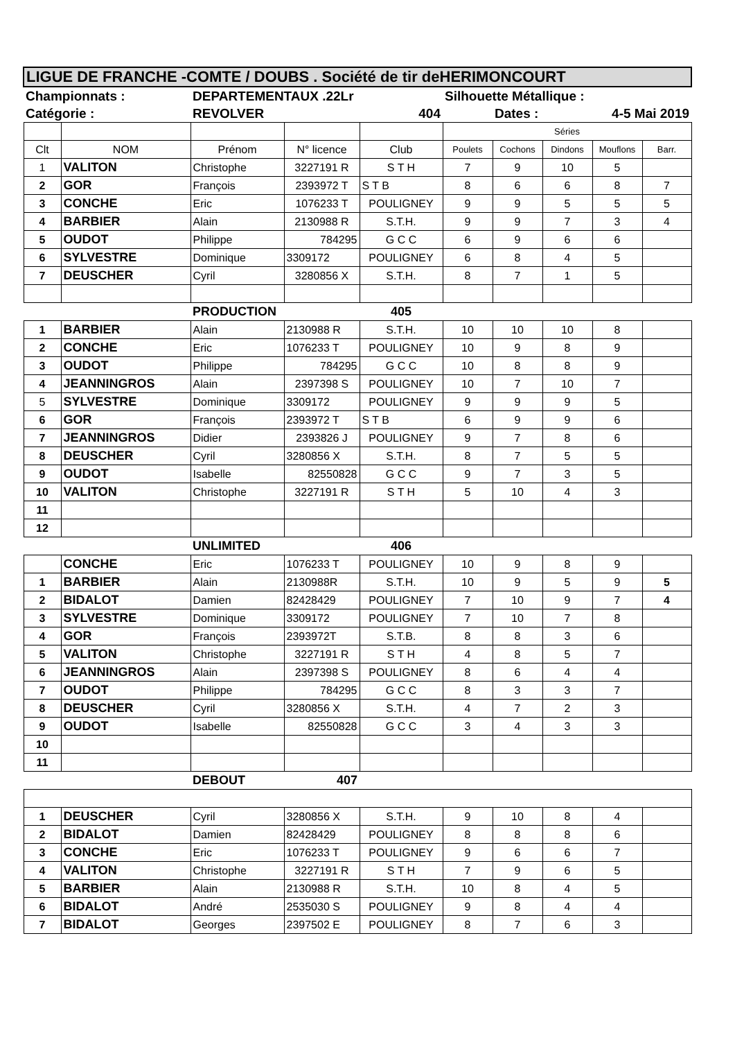| LIGUE DE FRANCHE -COMTE / DOUBS . Société de tir deHERIMONCOURT | | | | | | | | | |
| Championnats : | | DEPARTEMENTAUX .22Lr | | | Silhouette Métallique : | | | | |
| Catégorie : | | REVOLVER | | 404 | | Dates : | 4-5 Mai 2019 | | |
| | | | | | Séries | | | | |
| Clt | NOM | Prénom | N° licence | Club | Poulets | Cochons | Dindons | Mouflons | Barr. |
| 1 | VALITON | Christophe | 3227191 R | S T H | 7 | 9 | 10 | 5 | |
| 2 | GOR | François | 2393972 T | S T B | 8 | 6 | 6 | 8 | 7 |
| 3 | CONCHE | Eric | 1076233 T | POULIGNEY | 9 | 9 | 5 | 5 | 5 |
| 4 | BARBIER | Alain | 2130988 R | S.T.H. | 9 | 9 | 7 | 3 | 4 |
| 5 | OUDOT | Philippe | 784295 | G C C | 6 | 9 | 6 | 6 | |
| 6 | SYLVESTRE | Dominique | 3309172 | POULIGNEY | 6 | 8 | 4 | 5 | |
| 7 | DEUSCHER | Cyril | 3280856 X | S.T.H. | 8 | 7 | 1 | 5 | |
| | | PRODUCTION | | 405 | | | | | |
| 1 | BARBIER | Alain | 2130988 R | S.T.H. | 10 | 10 | 10 | 8 | |
| 2 | CONCHE | Eric | 1076233 T | POULIGNEY | 10 | 9 | 8 | 9 | |
| 3 | OUDOT | Philippe | 784295 | G C C | 10 | 8 | 8 | 9 | |
| 4 | JEANNINGROS | Alain | 2397398 S | POULIGNEY | 10 | 7 | 10 | 7 | |
| 5 | SYLVESTRE | Dominique | 3309172 | POULIGNEY | 9 | 9 | 9 | 5 | |
| 6 | GOR | François | 2393972 T | S T B | 6 | 9 | 9 | 6 | |
| 7 | JEANNINGROS | Didier | 2393826 J | POULIGNEY | 9 | 7 | 8 | 6 | |
| 8 | DEUSCHER | Cyril | 3280856 X | S.T.H. | 8 | 7 | 5 | 5 | |
| 9 | OUDOT | Isabelle | 82550828 | G C C | 9 | 7 | 3 | 5 | |
| 10 | VALITON | Christophe | 3227191 R | S T H | 5 | 10 | 4 | 3 | |
| 11 | | | | | | | | | |
| 12 | | | | | | | | | |
| | | UNLIMITED | | 406 | | | | | |
| | CONCHE | Eric | 1076233 T | POULIGNEY | 10 | 9 | 8 | 9 | |
| 1 | BARBIER | Alain | 2130988R | S.T.H. | 10 | 9 | 5 | 9 | 5 |
| 2 | BIDALOT | Damien | 82428429 | POULIGNEY | 7 | 10 | 9 | 7 | 4 |
| 3 | SYLVESTRE | Dominique | 3309172 | POULIGNEY | 7 | 10 | 7 | 8 | |
| 4 | GOR | François | 2393972T | S.T.B. | 8 | 8 | 3 | 6 | |
| 5 | VALITON | Christophe | 3227191 R | S T H | 4 | 8 | 5 | 7 | |
| 6 | JEANNINGROS | Alain | 2397398 S | POULIGNEY | 8 | 6 | 4 | 4 | |
| 7 | OUDOT | Philippe | 784295 | G C C | 8 | 3 | 3 | 7 | |
| 8 | DEUSCHER | Cyril | 3280856 X | S.T.H. | 4 | 7 | 2 | 3 | |
| 9 | OUDOT | Isabelle | 82550828 | G C C | 3 | 4 | 3 | 3 | |
| 10 | | | | | | | | | |
| 11 | | | | | | | | | |
| | | DEBOUT | 407 | | | | | | |
| 1 | DEUSCHER | Cyril | 3280856 X | S.T.H. | 9 | 10 | 8 | 4 | |
| 2 | BIDALOT | Damien | 82428429 | POULIGNEY | 8 | 8 | 8 | 6 | |
| 3 | CONCHE | Eric | 1076233 T | POULIGNEY | 9 | 6 | 6 | 7 | |
| 4 | VALITON | Christophe | 3227191 R | S T H | 7 | 9 | 6 | 5 | |
| 5 | BARBIER | Alain | 2130988 R | S.T.H. | 10 | 8 | 4 | 5 | |
| 6 | BIDALOT | André | 2535030 S | POULIGNEY | 9 | 8 | 4 | 4 | |
| 7 | BIDALOT | Georges | 2397502 E | POULIGNEY | 8 | 7 | 6 | 3 | |